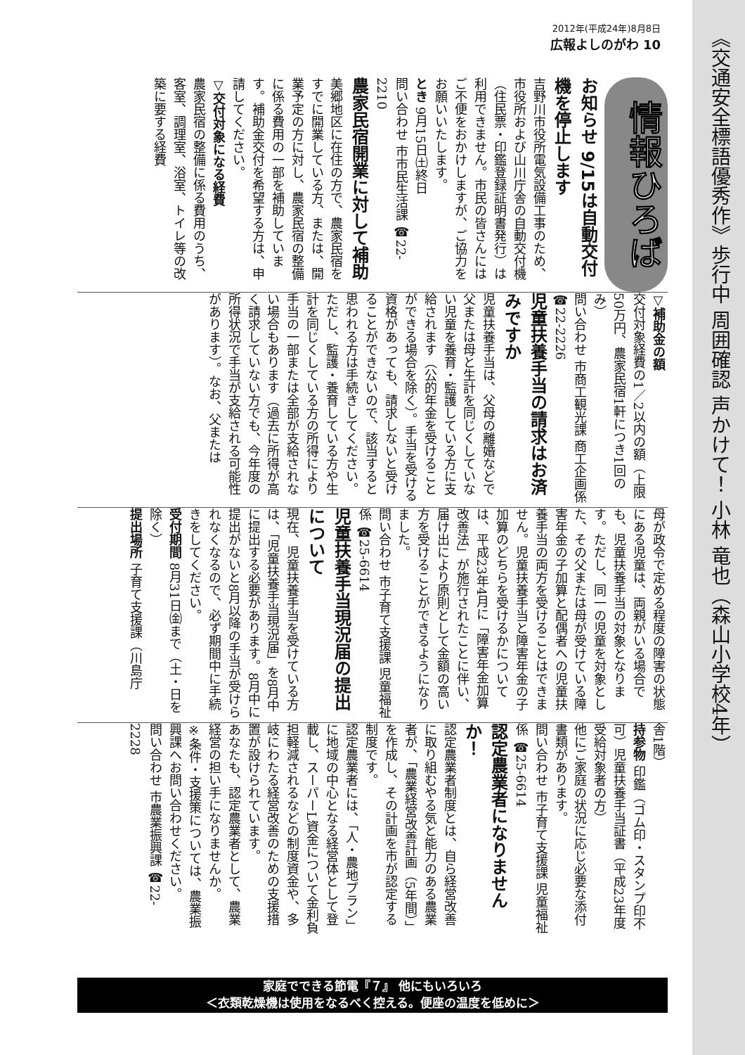2012年(平成24年)8月8日
広報よしのがわ 10
《交通安全標語優秀作》歩行中 周囲確認 声かけて！ 小林 竜也（森山小学校4年）
情報ひろば
お知らせ 9/15は自動交付機を停止します
吉野川市役所電気設備工事のため、市役所および山川庁舎の自動交付機（住民票・印鑑登録証明書発行）は利用できません。市民の皆さんにはご不便をおかけしますが、ご協力をお願いいたします。
とき 9月15日㈯終日
問い合わせ 市市民生活課 ☎22-2210
農家民宿開業に対して補助
美郷地区に在住の方で、農家民宿をすでに開業している方、または、開業予定の方に対し、農家民宿の整備に係る費用の一部を補助しています。補助金交付を希望する方は、申請してください。
▽交付対象になる経費
農家民宿の整備に係る費用のうち、客室、調理室、浴室、トイレ等の改築に要する経費
▽補助金の額
交付対象経費の1／2以内の額（上限50万円、農家民宿1軒につき1回のみ）
問い合わせ 市商工観光課 商工企画係 ☎22-2226
児童扶養手当の請求はお済みですか
児童扶養手当は、父母の離婚などで父または母と生計を同じくしていない児童を養育・監護している方に支給されます（公的年金を受けることができる場合を除く）。手当を受ける資格があっても、請求しないと受けることができないので、該当すると思われる方は手続きしてください。ただし、監護・養育している方や生計を同じくしている方の所得により手当の一部または全部が支給されない場合もあります（過去に所得が高く請求していない方でも、今年度の所得状況で手当が支給される可能性があります）。なお、父または
母が政令で定める程度の障害の状態にある児童は、両親がいる場合でも、児童扶養手当の対象となります。ただし、同一の児童を対象とした、その父または母が受けている障害年金の子加算と配偶者への児童扶養手当の両方を受けることはできません。児童扶養手当と障害年金の子加算のどちらを受けるかについては、平成23年4月に「障害年金加算改善法」が施行されたことに伴い、届け出により原則として金額の高い方を受けることができるようになりました。
問い合わせ 市子育て支援課 児童福祉係 ☎25-6614
児童扶養手当現況届の提出について
現在、児童扶養手当を受けている方は、「児童扶養手当現況届」を8月中に提出する必要があります。8月中に提出がないと8月以降の手当が受けられなくなるので、必ず期間中に手続きをしてください。
受付期間 8月31日㈮まで（土・日を除く）
提出場所 子育て支援課（川島庁
舎1階）
持参物 印鑑（ゴム印・スタンプ印不可）児童扶養手当証書（平成23年度受給対象者の方）
他にご家庭の状況に応じ必要な添付書類があります。
問い合わせ 市子育て支援課 児童福祉係 ☎25-6614
認定農業者になりませんか！
認定農業者制度とは、自ら経営改善に取り組むやる気と能力のある農業者が、「農業経営改善計画（5年間）」を作成し、その計画を市が認定する制度です。
認定農業者には、「人・農地プラン」に地域の中心となる経営体として登載し、スーパーL資金について金利負担軽減されるなどの制度資金や、多岐にわたる経営改善のための支援措置が設けられています。
あなたも、認定農業者として、農業経営の担い手になりませんか。
※条件・支援策については、農業振興課へお問い合わせください。
問い合わせ 市農業振興課 ☎22-2228
家庭でできる節電『７』 他にもいろいろ
＜衣類乾燥機は使用をなるべく控える。便座の温度を低めに＞